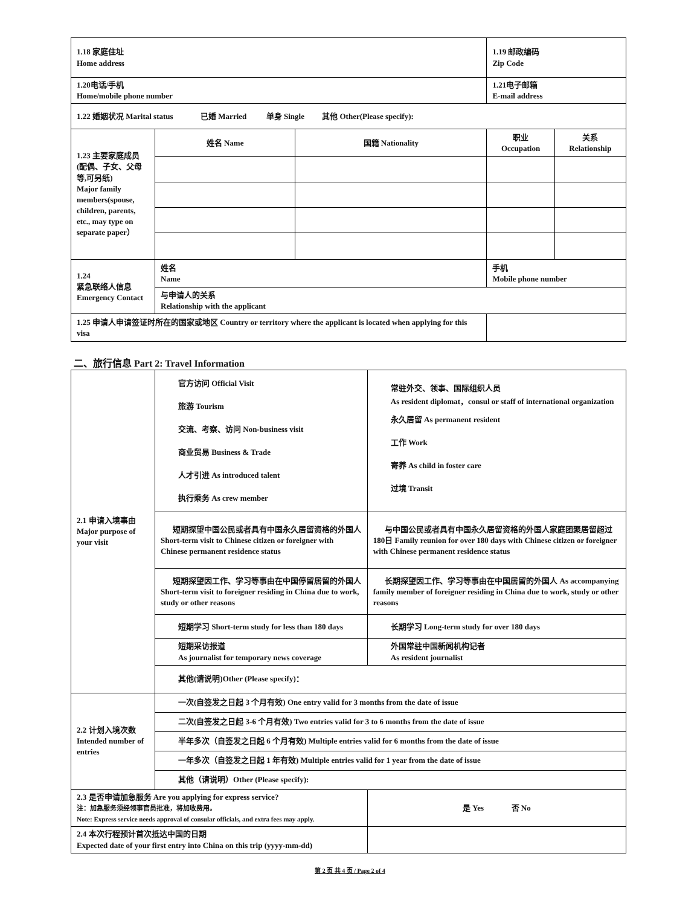| 1.18 家庭住址 Home address | | | 1.19 邮政编码 Zip Code | |
| 1.20电话/手机 Home/mobile phone number | | | 1.21电子邮箱 E-mail address | |
| 1.22 婚姻状况 Marital status 已婚 Married 单身 Single 其他 Other(Please specify): | | | | |
| 1.23 主要家庭成员(配偶、子女、父母等,可另纸) Major family members(spouse, children, parents, etc., may type on separate paper） | 姓名 Name | 国籍 Nationality | 职业 Occupation | 关系 Relationship |
| 1.24 紧急联络人信息 Emergency Contact | 姓名 Name | | 手机 Mobile phone number | |
| | 与申请人的关系 Relationship with the applicant | | | |
| 1.25 申请人申请签证时所在的国家或地区 Country or territory where the applicant is located when applying for this visa | | | | |
二、旅行信息 Part 2: Travel Information
| 2.1 申请入境事由 Major purpose of your visit | 官方访问 Official Visit 旅游 Tourism 交流、考察、访问 Non-business visit 商业贸易 Business & Trade 人才引进 As introduced talent 执行乘务 As crew member | 常驻外交、领事、国际组织人员 As resident diplomat，consul or staff of international organization 永久居留 As permanent resident 工作 Work 寄养 As child in foster care 过境 Transit |
| | 短期探望中国公民或者具有中国永久居留资格的外国人 Short-term visit to Chinese citizen or foreigner with Chinese permanent residence status | 与中国公民或者具有中国永久居留资格的外国人家庭团聚居留超过180日 Family reunion for over 180 days with Chinese citizen or foreigner with Chinese permanent residence status |
| | 短期探望因工作、学习等事由在中国停留居留的外国人 Short-term visit to foreigner residing in China due to work, study or other reasons | 长期探望因工作、学习等事由在中国居留的外国人 As accompanying family member of foreigner residing in China due to work, study or other reasons |
| | 短期学习 Short-term study for less than 180 days | 长期学习 Long-term study for over 180 days |
| | 短期采访报道 As journalist for temporary news coverage | 外国常驻中国新闻机构记者 As resident journalist |
| | 其他(请说明)Other (Please specify)： | |
| 2.2 计划入境次数 Intended number of entries | 一次(自签发之日起 3 个月有效) One entry valid for 3 months from the date of issue | |
| | 二次(自签发之日起 3-6 个月有效) Two entries valid for 3 to 6 months from the date of issue | |
| | 半年多次（自签发之日起 6 个月有效) Multiple entries valid for 6 months from the date of issue | |
| | 一年多次（自签发之日起 1 年有效) Multiple entries valid for 1 year from the date of issue | |
| | 其他（请说明）Other (Please specify): | |
| 2.3 是否申请加急服务 Are you applying for express service? 注：加急服务须经领事官员批准，将加收费用。 Note: Express service needs approval of consular officials, and extra fees may apply. | | 是 Yes 否 No |
| 2.4 本次行程预计首次抵达中国的日期 Expected date of your first entry into China on this trip (yyyy-mm-dd) | | |
第 2 页 共 4 页 / Page 2 of 4